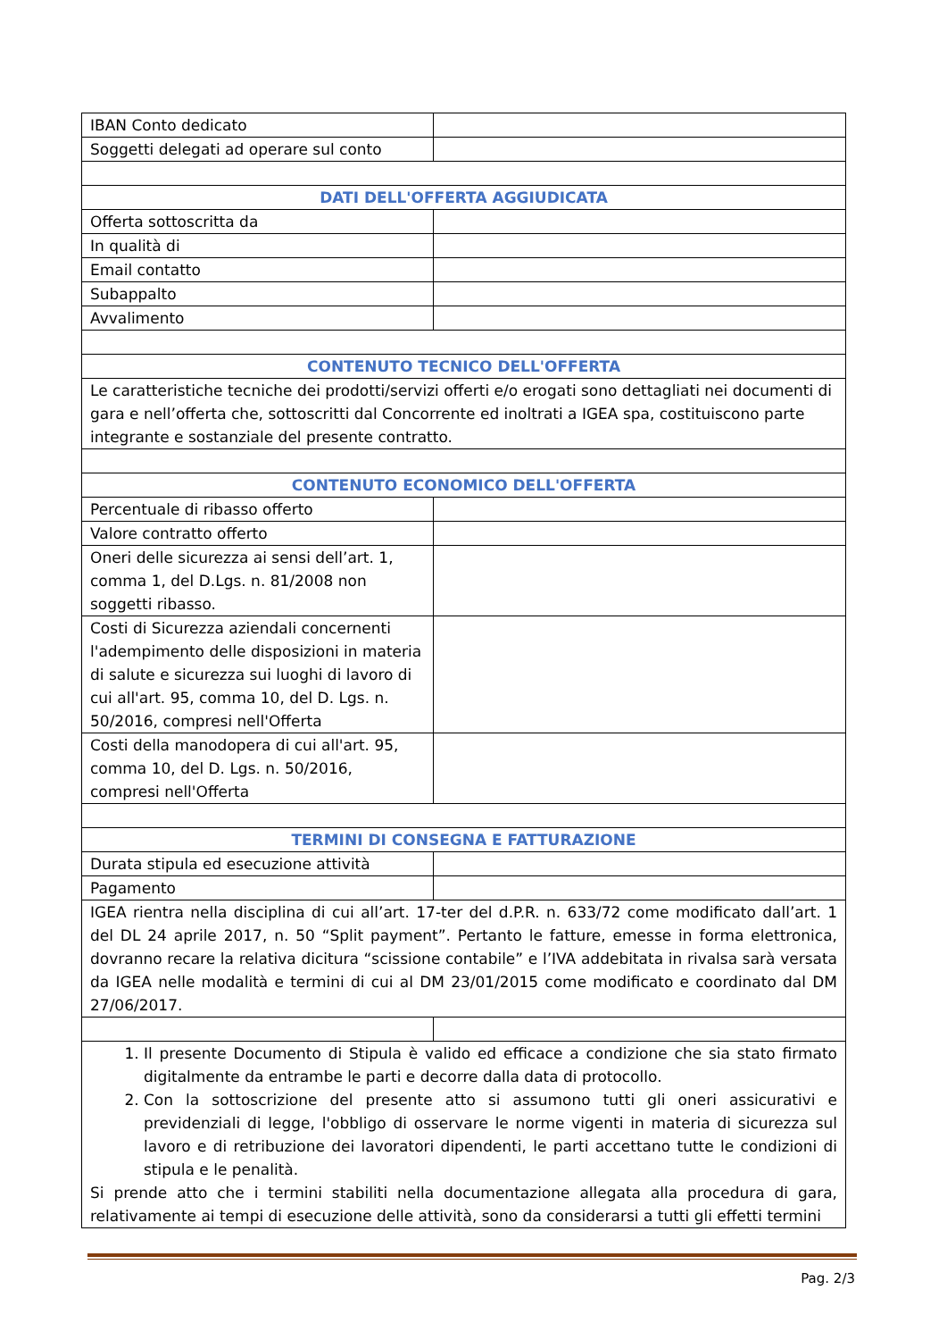| IBAN Conto dedicato | |
| Soggetti delegati ad operare sul conto | |
| DATI DELL'OFFERTA AGGIUDICATA | |
| Offerta sottoscritta da | |
| In qualità di | |
| Email contatto | |
| Subappalto | |
| Avvalimento | |
| CONTENUTO TECNICO DELL'OFFERTA | |
| Le caratteristiche tecniche dei prodotti/servizi offerti e/o erogati sono dettagliati nei documenti di gara e nell’offerta che, sottoscritti dal Concorrente ed inoltrati a IGEA spa, costituiscono parte integrante e sostanziale del presente contratto. | |
| CONTENUTO ECONOMICO DELL'OFFERTA | |
| Percentuale di ribasso offerto | |
| Valore contratto offerto | |
| Oneri delle sicurezza ai sensi dell’art. 1, comma 1, del D.Lgs. n. 81/2008 non soggetti ribasso. | |
| Costi di Sicurezza aziendali concernenti l'adempimento delle disposizioni in materia di salute e sicurezza sui luoghi di lavoro di cui all'art. 95, comma 10, del D. Lgs. n. 50/2016, compresi nell'Offerta | |
| Costi della manodopera di cui all'art. 95, comma 10, del D. Lgs. n. 50/2016, compresi nell'Offerta | |
| TERMINI DI CONSEGNA E FATTURAZIONE | |
| Durata stipula ed esecuzione attività | |
| Pagamento | |
| IGEA rientra nella disciplina di cui all’art. 17-ter del d.P.R. n. 633/72 come modificato dall’art. 1 del DL 24 aprile 2017, n. 50 “Split payment”. Pertanto le fatture, emesse in forma elettronica, dovranno recare la relativa dicitura “scissione contabile” e l’IVA addebitata in rivalsa sarà versata da IGEA nelle modalità e termini di cui al DM 23/01/2015 come modificato e coordinato dal DM 27/06/2017. | |
| 1. Il presente Documento di Stipula è valido ed efficace a condizione che sia stato firmato digitalmente da entrambe le parti e decorre dalla data di protocollo. 2. Con la sottoscrizione del presente atto si assumono tutti gli oneri assicurativi e previdenziali di legge, l'obbligo di osservare le norme vigenti in materia di sicurezza sul lavoro e di retribuzione dei lavoratori dipendenti, le parti accettano tutte le condizioni di stipula e le penalità. Si prende atto che i termini stabiliti nella documentazione allegata alla procedura di gara, relativamente ai tempi di esecuzione delle attività, sono da considerarsi a tutti gli effetti termini | |
Pag. 2/3